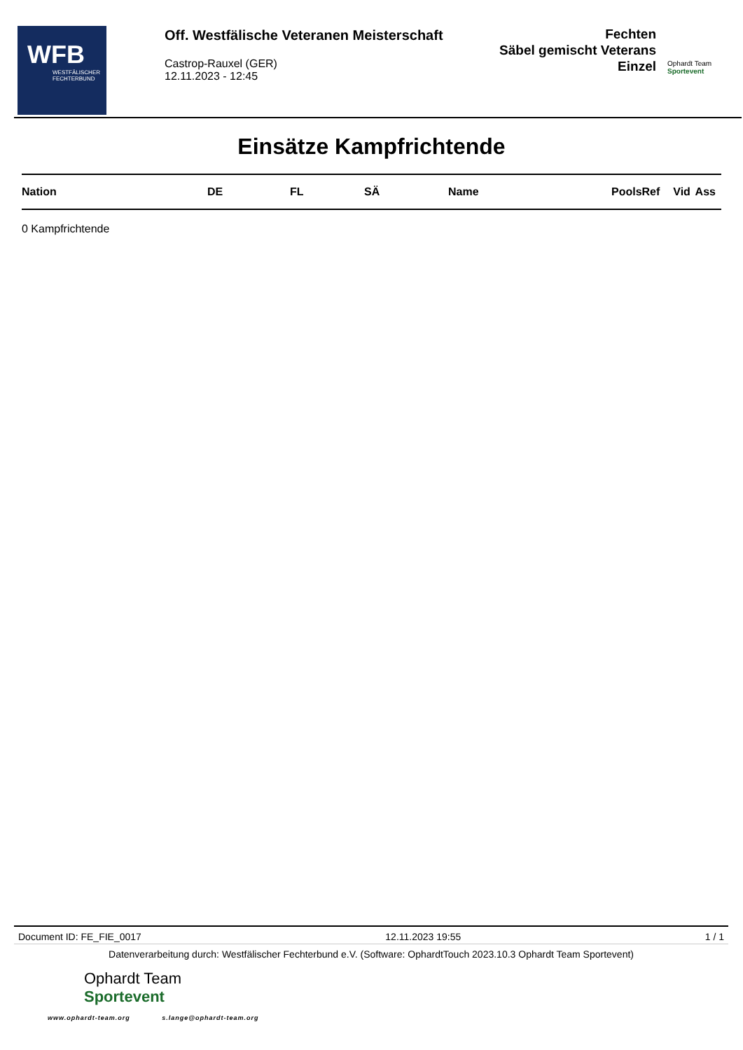WFB
WESTFÄLISCHER FECHTERBUND
Off. Westfälische Veteranen Meisterschaft
Castrop-Rauxel (GER)
12.11.2023 - 12:45
Fechten
Säbel gemischt Veterans
Einzel
Ophardt Team
Sportevent
Einsätze Kampfrichtende
| Nation | DE | FL | SÄ | Name | PoolsRef | Vid | Ass |
| --- | --- | --- | --- | --- | --- | --- | --- |
0 Kampfrichtende
Document ID: FE_FIE_0017 12.11.2023 19:55 1 / 1
Datenverarbeitung durch: Westfälischer Fechterbund e.V. (Software: OphardtTouch 2023.10.3 Ophardt Team Sportevent)
Ophardt Team
Sportevent
www.ophardt-team.org s.lange@ophardt-team.org